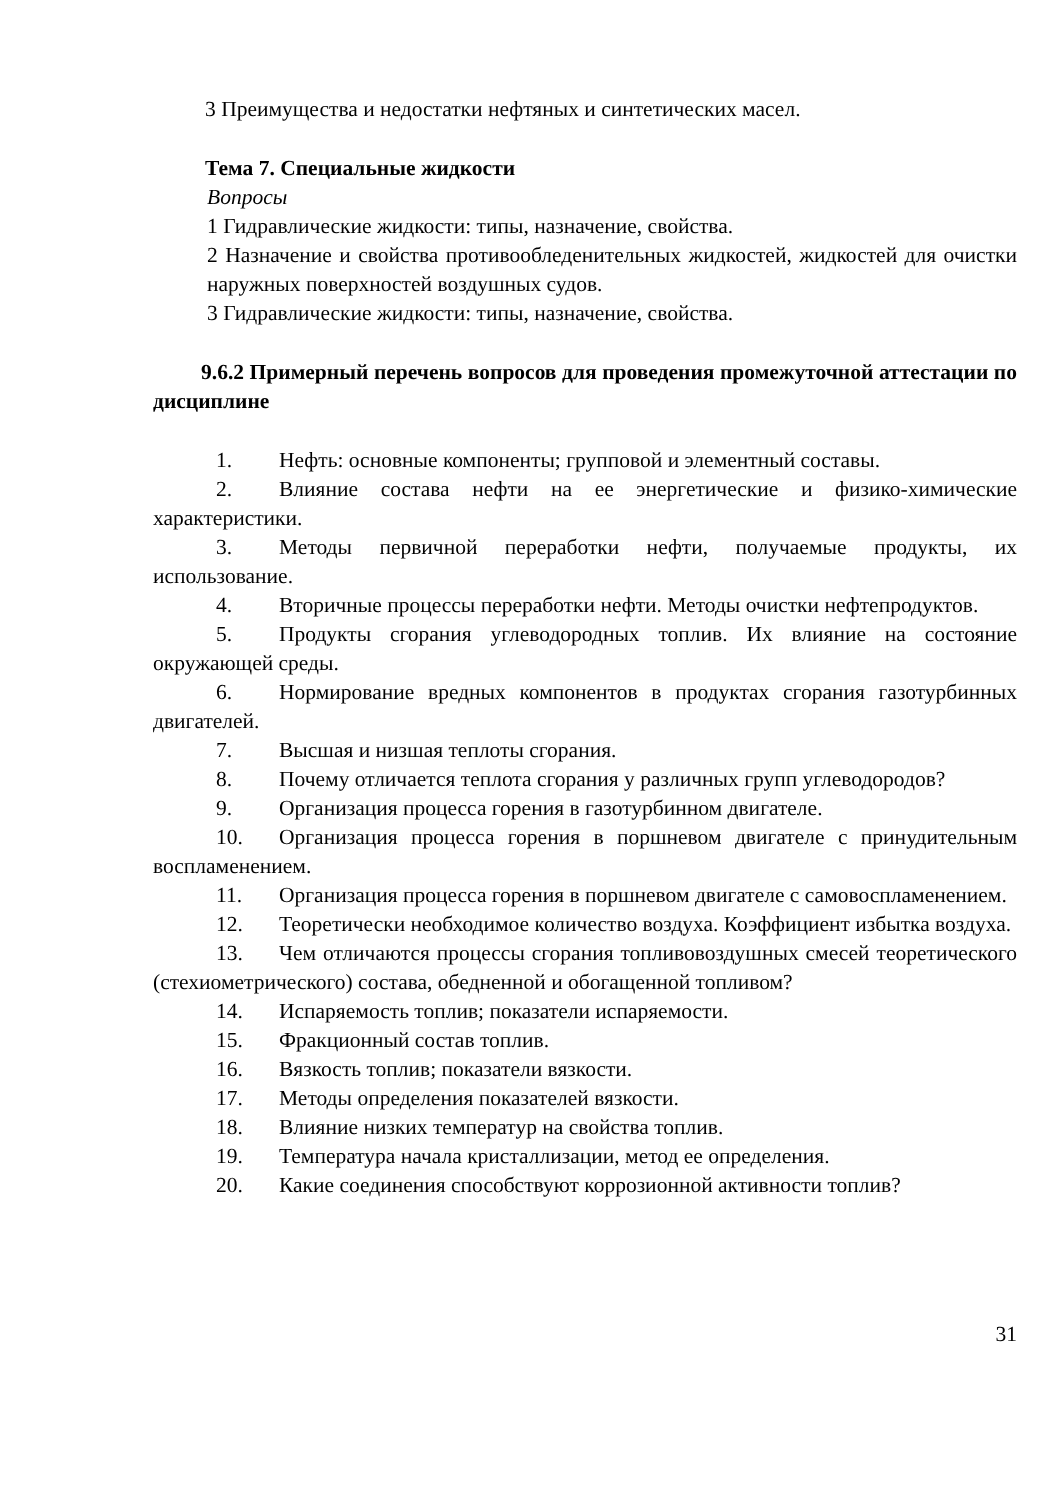3 Преимущества и недостатки нефтяных и синтетических масел.
Тема 7. Специальные жидкости
Вопросы
1 Гидравлические жидкости: типы, назначение, свойства.
2 Назначение и свойства противообледенительных жидкостей, жидкостей для очистки наружных поверхностей воздушных судов.
3 Гидравлические жидкости: типы, назначение, свойства.
9.6.2 Примерный перечень вопросов для проведения промежуточной аттестации по дисциплине
1. Нефть: основные компоненты; групповой и элементный составы.
2. Влияние состава нефти на ее энергетические и физико-химические характеристики.
3. Методы первичной переработки нефти, получаемые продукты, их использование.
4. Вторичные процессы переработки нефти. Методы очистки нефтепродуктов.
5. Продукты сгорания углеводородных топлив. Их влияние на состояние окружающей среды.
6. Нормирование вредных компонентов в продуктах сгорания газотурбинных двигателей.
7. Высшая и низшая теплоты сгорания.
8. Почему отличается теплота сгорания у различных групп углеводородов?
9. Организация процесса горения в газотурбинном двигателе.
10. Организация процесса горения в поршневом двигателе с принудительным воспламенением.
11. Организация процесса горения в поршневом двигателе с самовоспламенением.
12. Теоретически необходимое количество воздуха. Коэффициент избытка воздуха.
13. Чем отличаются процессы сгорания топливовоздушных смесей теоретического (стехиометрического) состава, обедненной и обогащенной топливом?
14. Испаряемость топлив; показатели испаряемости.
15. Фракционный состав топлив.
16. Вязкость топлив; показатели вязкости.
17. Методы определения показателей вязкости.
18. Влияние низких температур на свойства топлив.
19. Температура начала кристаллизации, метод ее определения.
20. Какие соединения способствуют коррозионной активности топлив?
31